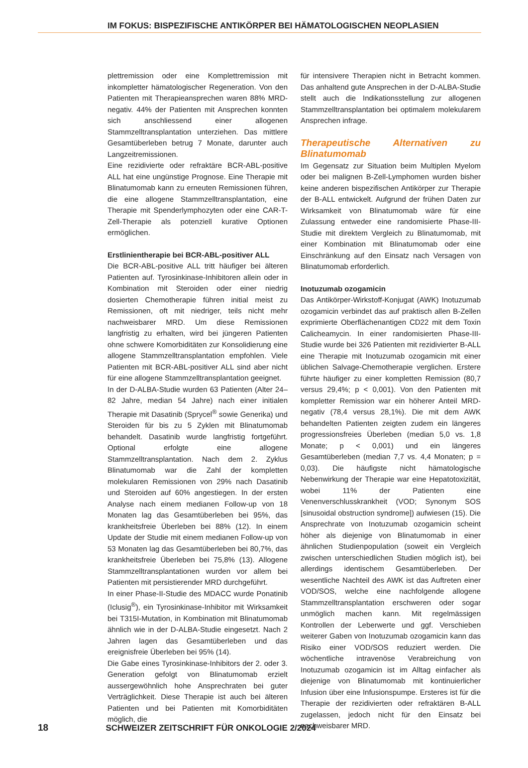IM FOKUS: BISPEZIFISCHE ANTIKÖRPER BEI HÄMATOLOGISCHEN NEOPLASIEN
plettremission oder eine Komplettremission mit inkompletter hämatologischer Regeneration. Von den Patienten mit Therapieansprechen waren 88% MRD-negativ. 44% der Patienten mit Ansprechen konnten sich anschliessend einer allogenen Stammzelltransplantation unterziehen. Das mittlere Gesamtüberleben betrug 7 Monate, darunter auch Langzeitremissionen.
Eine rezidivierte oder refraktäre BCR-ABL-positive ALL hat eine ungünstige Prognose. Eine Therapie mit Blinatumomab kann zu erneuten Remissionen führen, die eine allogene Stammzelltransplantation, eine Therapie mit Spenderlymphozyten oder eine CAR-T-Zell-Therapie als potenziell kurative Optionen ermöglichen.
Erstlinientherapie bei BCR-ABL-positiver ALL
Die BCR-ABL-positive ALL tritt häufiger bei älteren Patienten auf. Tyrosinkinase-Inhibitoren allein oder in Kombination mit Steroiden oder einer niedrig dosierten Chemotherapie führen initial meist zu Remissionen, oft mit niedriger, teils nicht mehr nachweisbarer MRD. Um diese Remissionen langfristig zu erhalten, wird bei jüngeren Patienten ohne schwere Komorbiditäten zur Konsolidierung eine allogene Stammzelltransplantation empfohlen. Viele Patienten mit BCR-ABL-positiver ALL sind aber nicht für eine allogene Stammzelltransplantation geeignet.
In der D-ALBA-Studie wurden 63 Patienten (Alter 24–82 Jahre, median 54 Jahre) nach einer initialen Therapie mit Dasatinib (Sprycel<sup>®</sup> sowie Generika) und Steroiden für bis zu 5 Zyklen mit Blinatumomab behandelt. Dasatinib wurde langfristig fortgeführt. Optional erfolgte eine allogene Stammzelltransplantation. Nach dem 2. Zyklus Blinatumomab war die Zahl der kompletten molekularen Remissionen von 29% nach Dasatinib und Steroiden auf 60% angestiegen. In der ersten Analyse nach einem medianen Follow-up von 18 Monaten lag das Gesamtüberleben bei 95%, das krankheitsfreie Überleben bei 88% (12). In einem Update der Studie mit einem medianen Follow-up von 53 Monaten lag das Gesamtüberleben bei 80,7%, das krankheitsfreie Überleben bei 75,8% (13). Allogene Stammzelltransplantationen wurden vor allem bei Patienten mit persistierender MRD durchgeführt.
In einer Phase-II-Studie des MDACC wurde Ponatinib (Iclusig<sup>®</sup>), ein Tyrosinkinase-Inhibitor mit Wirksamkeit bei T315I-Mutation, in Kombination mit Blinatumomab ähnlich wie in der D-ALBA-Studie eingesetzt. Nach 2 Jahren lagen das Gesamtüberleben und das ereignisfreie Überleben bei 95% (14).
Die Gabe eines Tyrosinkinase-Inhibitors der 2. oder 3. Generation gefolgt von Blinatumomab erzielt aussergewöhnlich hohe Ansprechraten bei guter Verträglichkeit. Diese Therapie ist auch bei älteren Patienten und bei Patienten mit Komorbiditäten möglich, die
für intensivere Therapien nicht in Betracht kommen. Das anhaltend gute Ansprechen in der D-ALBA-Studie stellt auch die Indikationsstellung zur allogenen Stammzelltransplantation bei optimalem molekularem Ansprechen infrage.
Therapeutische Alternativen zu Blinatumomab
Im Gegensatz zur Situation beim Multiplen Myelom oder bei malignen B-Zell-Lymphomen wurden bisher keine anderen bispezifischen Antikörper zur Therapie der B-ALL entwickelt. Aufgrund der frühen Daten zur Wirksamkeit von Blinatumomab wäre für eine Zulassung entweder eine randomisierte Phase-III-Studie mit direktem Vergleich zu Blinatumomab, mit einer Kombination mit Blinatumomab oder eine Einschränkung auf den Einsatz nach Versagen von Blinatumomab erforderlich.
Inotuzumab ozogamicin
Das Antikörper-Wirkstoff-Konjugat (AWK) Inotuzumab ozogamicin verbindet das auf praktisch allen B-Zellen exprimierte Oberflächenantigen CD22 mit dem Toxin Calicheamycin. In einer randomisierten Phase-III-Studie wurde bei 326 Patienten mit rezidivierter B-ALL eine Therapie mit Inotuzumab ozogamicin mit einer üblichen Salvage-Chemotherapie verglichen. Erstere führte häufiger zu einer kompletten Remission (80,7 versus 29,4%; p < 0,001). Von den Patienten mit kompletter Remission war ein höherer Anteil MRD-negativ (78,4 versus 28,1%). Die mit dem AWK behandelten Patienten zeigten zudem ein längeres progressionsfreies Überleben (median 5,0 vs. 1,8 Monate; p < 0,001) und ein längeres Gesamtüberleben (median 7,7 vs. 4,4 Monaten; p = 0,03). Die häufigste nicht hämatologische Nebenwirkung der Therapie war eine Hepatotoxizität, wobei 11% der Patienten eine Venenverschlusskrankheit (VOD; Synonym SOS [sinusoidal obstruction syndrome]) aufwiesen (15). Die Ansprechrate von Inotuzumab ozogamicin scheint höher als diejenige von Blinatumomab in einer ähnlichen Studienpopulation (soweit ein Vergleich zwischen unterschiedlichen Studien möglich ist), bei allerdings identischem Gesamtüberleben. Der wesentliche Nachteil des AWK ist das Auftreten einer VOD/SOS, welche eine nachfolgende allogene Stammzelltransplantation erschweren oder sogar unmöglich machen kann. Mit regelmässigen Kontrollen der Leberwerte und ggf. Verschieben weiterer Gaben von Inotuzumab ozogamicin kann das Risiko einer VOD/SOS reduziert werden. Die wöchentliche intravenöse Verabreichung von Inotuzumab ozogamicin ist im Alltag einfacher als diejenige von Blinatumomab mit kontinuierlicher Infusion über eine Infusionspumpe. Ersteres ist für die Therapie der rezidivierten oder refraktären B-ALL zugelassen, jedoch nicht für den Einsatz bei nachweisbarer MRD.
18 SCHWEIZER ZEITSCHRIFT FÜR ONKOLOGIE 2/2024